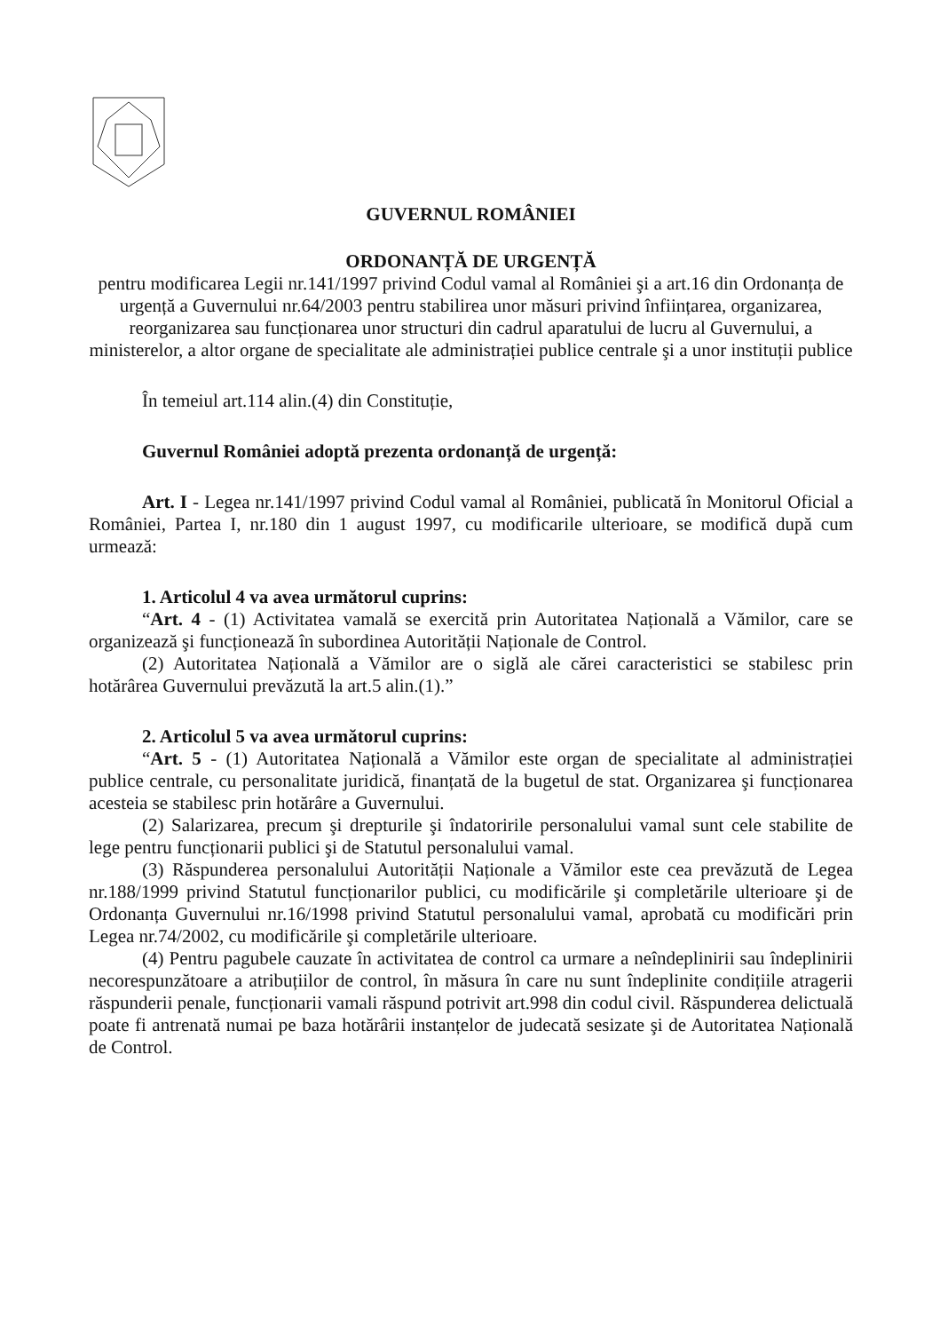GUVERNUL ROMÂNIEI
ORDONANȚĂ DE URGENȚĂ
pentru modificarea Legii nr.141/1997 privind Codul vamal al României şi a art.16 din Ordonanța de urgență a Guvernului nr.64/2003 pentru stabilirea unor măsuri privind înființarea, organizarea, reorganizarea sau funcționarea unor structuri din cadrul aparatului de lucru al Guvernului, a ministerelor, a altor organe de specialitate ale administrației publice centrale şi a unor instituții publice
În temeiul art.114 alin.(4) din Constituție,
Guvernul României adoptă prezenta ordonanță de urgență:
Art. I - Legea nr.141/1997 privind Codul vamal al României, publicată în Monitorul Oficial a României, Partea I, nr.180 din 1 august 1997, cu modificarile ulterioare, se modifică după cum urmează:
1. Articolul 4 va avea următorul cuprins:
“Art. 4 - (1) Activitatea vamală se exercită prin Autoritatea Națională a Vămilor, care se organizează şi funcționează în subordinea Autorității Naționale de Control.
(2) Autoritatea Națională a Vămilor are o siglă ale cărei caracteristici se stabilesc prin hotărârea Guvernului prevăzută la art.5 alin.(1).”
2. Articolul 5 va avea următorul cuprins:
“Art. 5 - (1) Autoritatea Națională a Vămilor este organ de specialitate al administrației publice centrale, cu personalitate juridică, finanțată de la bugetul de stat. Organizarea şi funcționarea acesteia se stabilesc prin hotărâre a Guvernului.
(2) Salarizarea, precum şi drepturile şi îndatoririle personalului vamal sunt cele stabilite de lege pentru funcționarii publici şi de Statutul personalului vamal.
(3) Răspunderea personalului Autorității Naționale a Vămilor este cea prevăzută de Legea nr.188/1999 privind Statutul funcționarilor publici, cu modificările şi completările ulterioare şi de Ordonanța Guvernului nr.16/1998 privind Statutul personalului vamal, aprobată cu modificări prin Legea nr.74/2002, cu modificările şi completările ulterioare.
(4) Pentru pagubele cauzate în activitatea de control ca urmare a neîndeplinirii sau îndeplinirii necorespunzătoare a atribuțiilor de control, în măsura în care nu sunt îndeplinite condițiile atragerii răspunderii penale, funcționarii vamali răspund potrivit art.998 din codul civil. Răspunderea delictuală poate fi antrenată numai pe baza hotărârii instanțelor de judecată sesizate şi de Autoritatea Națională de Control.